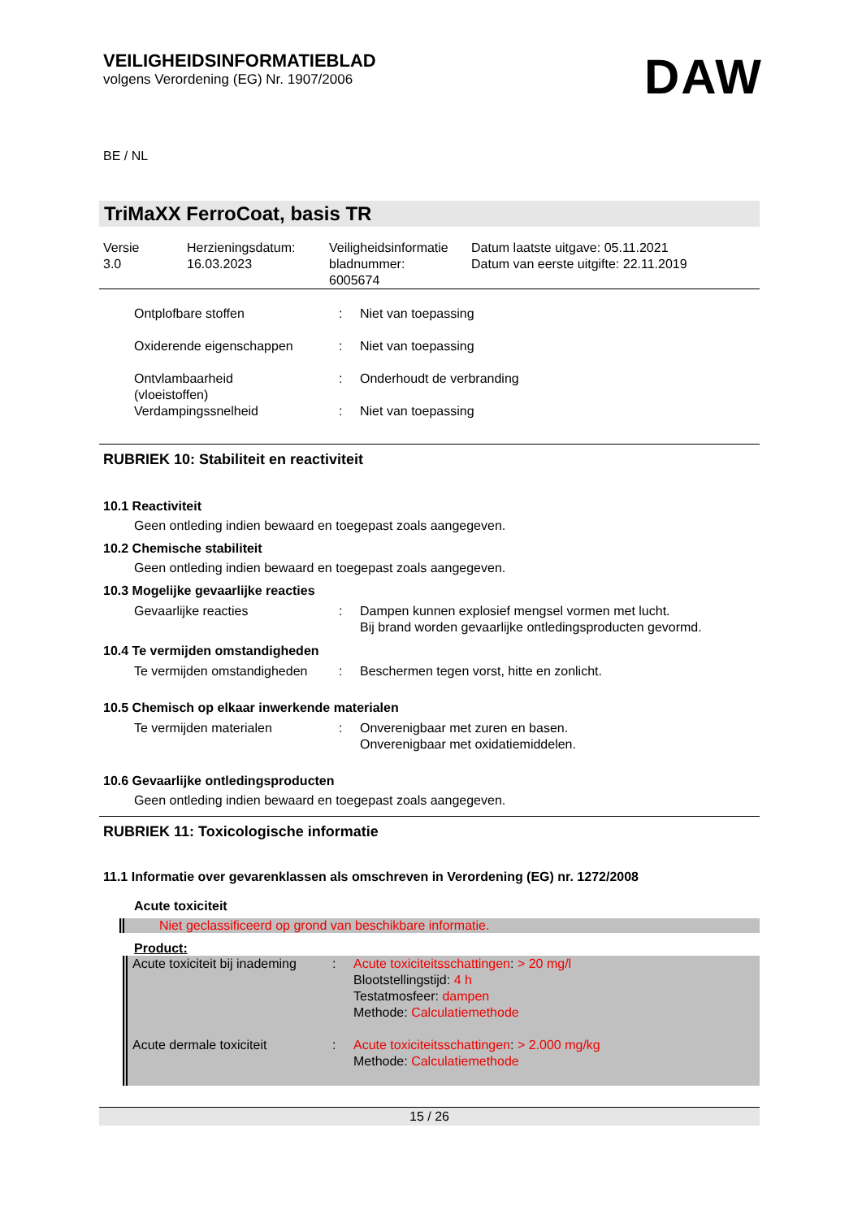VEILIGHEIDSINFORMATIEBLAD
volgens Verordening (EG) Nr. 1907/2006
DAW
BE / NL
TriMaXX FerroCoat, basis TR
| Versie 3.0 | Herzieningsdatum: 16.03.2023 | Veiligheidsinformatie bladnummer: 6005674 | Datum laatste uitgave: 05.11.2021 Datum van eerste uitgifte: 22.11.2019 |
| Ontplofbare stoffen | : | Niet van toepassing |
| Oxiderende eigenschappen | : | Niet van toepassing |
| Ontvlambaarheid (vloeistoffen) | : | Onderhoudt de verbranding |
| Verdampingssnelheid | : | Niet van toepassing |
RUBRIEK 10: Stabiliteit en reactiviteit
10.1 Reactiviteit
Geen ontleding indien bewaard en toegepast zoals aangegeven.
10.2 Chemische stabiliteit
Geen ontleding indien bewaard en toegepast zoals aangegeven.
10.3 Mogelijke gevaarlijke reacties
| Gevaarlijke reacties | : | Dampen kunnen explosief mengsel vormen met lucht. Bij brand worden gevaarlijke ontledingsproducten gevormd. |
10.4 Te vermijden omstandigheden
| Te vermijden omstandigheden | : | Beschermen tegen vorst, hitte en zonlicht. |
10.5 Chemisch op elkaar inwerkende materialen
| Te vermijden materialen | : | Onverenigbaar met zuren en basen. Onverenigbaar met oxidatiemiddelen. |
10.6 Gevaarlijke ontledingsproducten
Geen ontleding indien bewaard en toegepast zoals aangegeven.
RUBRIEK 11: Toxicologische informatie
11.1 Informatie over gevarenklassen als omschreven in Verordening (EG) nr. 1272/2008
Acute toxiciteit
Niet geclassificeerd op grond van beschikbare informatie.
Product:
| Acute toxiciteit bij inademing | : | Acute toxiciteitsschattingen : > 20 mg/l Blootstellingstijd: 4 h Testatmosfeer: dampen Methode: Calculatiemethode |
| Acute dermale toxiciteit | : | Acute toxiciteitsschattingen : > 2.000 mg/kg Methode: Calculatiemethode |
15 / 26